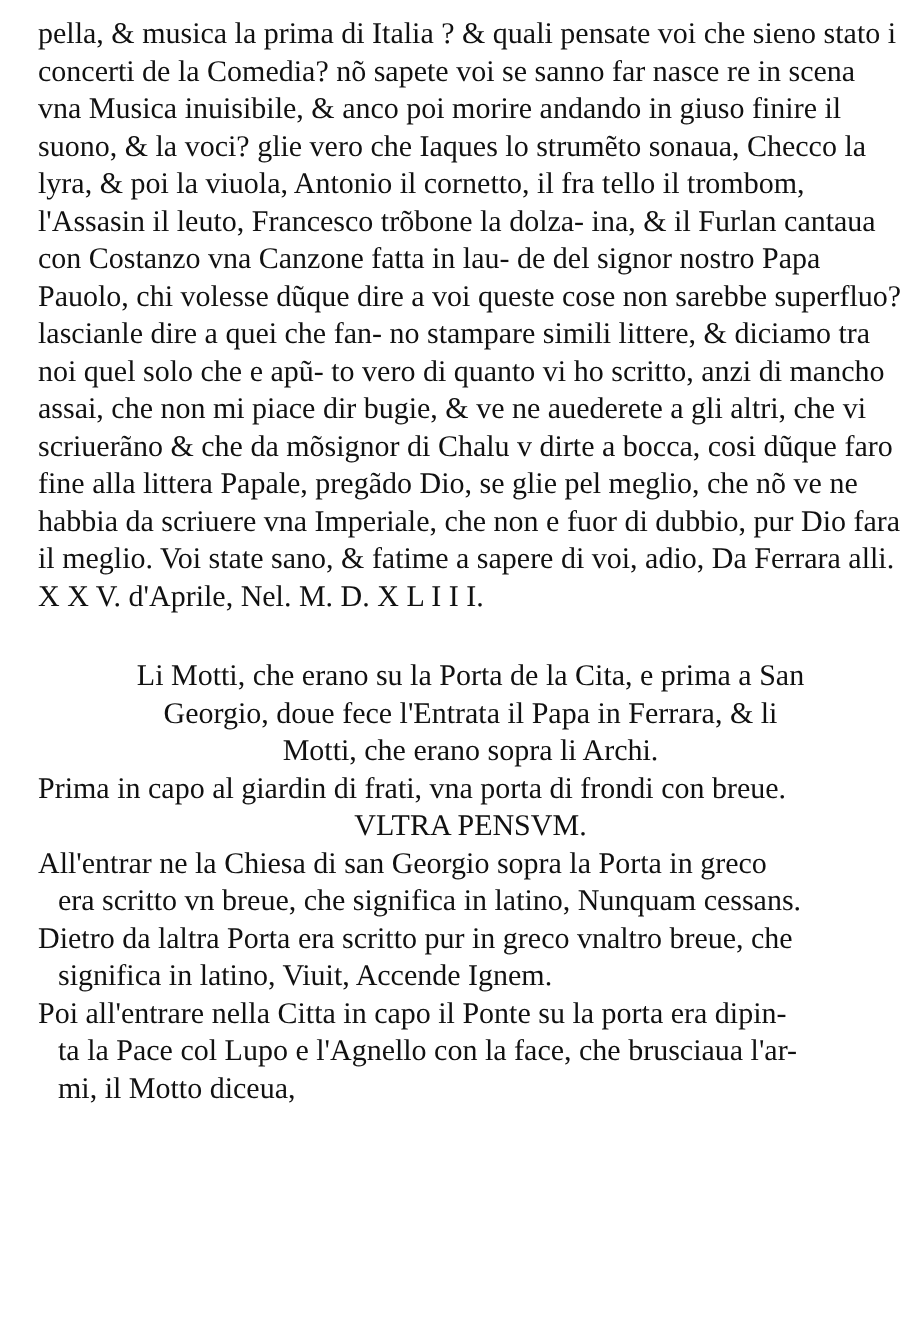pella, & musica la prima di Italia ? & quali pensate voi che sieno stato i concerti de la Comedia? nõ sapete voi se sanno far nasce re in scena vna Musica inuisibile, & anco poi morire andando in giuso finire il suono, & la voci? glie vero che Iaques lo strumẽto sonaua, Checco la lyra, & poi la viuola, Antonio il cornetto, il fra tello il trombom, l'Assasin il leuto, Francesco trõbone la dolza- ina, & il Furlan cantaua con Costanzo vna Canzone fatta in lau- de del signor nostro Papa Pauolo, chi volesse dũque dire a voi queste cose non sarebbe superfluo? lascianle dire a quei che fan- no stampare simili littere, & diciamo tra noi quel solo che e apũ- to vero di quanto vi ho scritto, anzi di mancho assai, che non mi piace dir bugie, & ve ne auederete a gli altri, che vi scriuerãno & che da mõsignor di Chalu v dirte a bocca, cosi dũque faro fine alla littera Papale, pregãdo Dio, se glie pel meglio, che nõ ve ne habbia da scriuere vna Imperiale, che non e fuor di dubbio, pur Dio fara il meglio. Voi state sano, & fatime a sapere di voi, adio, Da Ferrara alli. X X V. d'Aprile, Nel. M. D. X L I I I.
Li Motti, che erano su la Porta de la Cita, e prima a San
Georgio, doue fece l'Entrata il Papa in Ferrara, & li
Motti, che erano sopra li Archi.
Prima in capo al giardin di frati, vna porta di frondi con breue.
VLTRA PENSVM.
All'entrar ne la Chiesa di san Georgio sopra la Porta in greco
era scritto vn breue, che significa in latino, Nunquam cessans.
Dietro da laltra Porta era scritto pur in greco vnaltro breue, che
significa in latino, Viuit, Accende Ignem.
Poi all'entrare nella Citta in capo il Ponte su la porta era dipin-
ta la Pace col Lupo e l'Agnello con la face, che brusciaua l'ar-
mi, il Motto diceua,